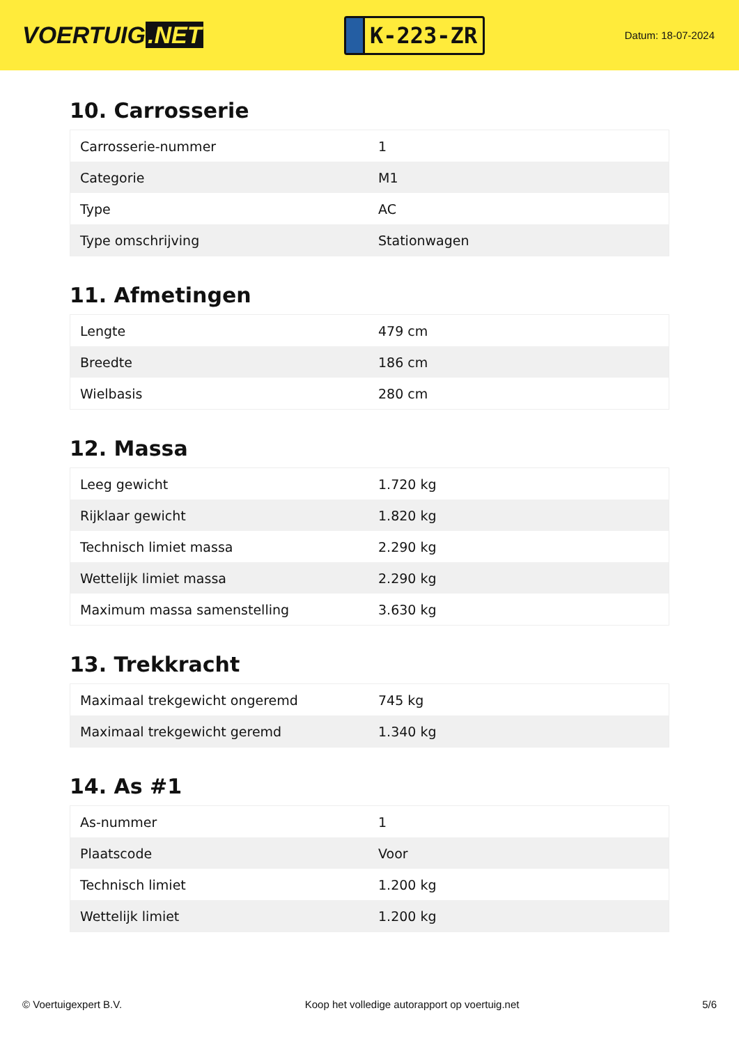VOERTUIG.NET
K-223-ZR
Datum: 18-07-2024
10. Carrosserie
| Carrosserie-nummer | 1 |
| Categorie | M1 |
| Type | AC |
| Type omschrijving | Stationwagen |
11. Afmetingen
| Lengte | 479 cm |
| Breedte | 186 cm |
| Wielbasis | 280 cm |
12. Massa
| Leeg gewicht | 1.720 kg |
| Rijklaar gewicht | 1.820 kg |
| Technisch limiet massa | 2.290 kg |
| Wettelijk limiet massa | 2.290 kg |
| Maximum massa samenstelling | 3.630 kg |
13. Trekkracht
| Maximaal trekgewicht ongeremd | 745 kg |
| Maximaal trekgewicht geremd | 1.340 kg |
14. As #1
| As-nummer | 1 |
| Plaatscode | Voor |
| Technisch limiet | 1.200 kg |
| Wettelijk limiet | 1.200 kg |
© Voertuigexpert B.V. Koop het volledige autorapport op voertuig.net 5/6